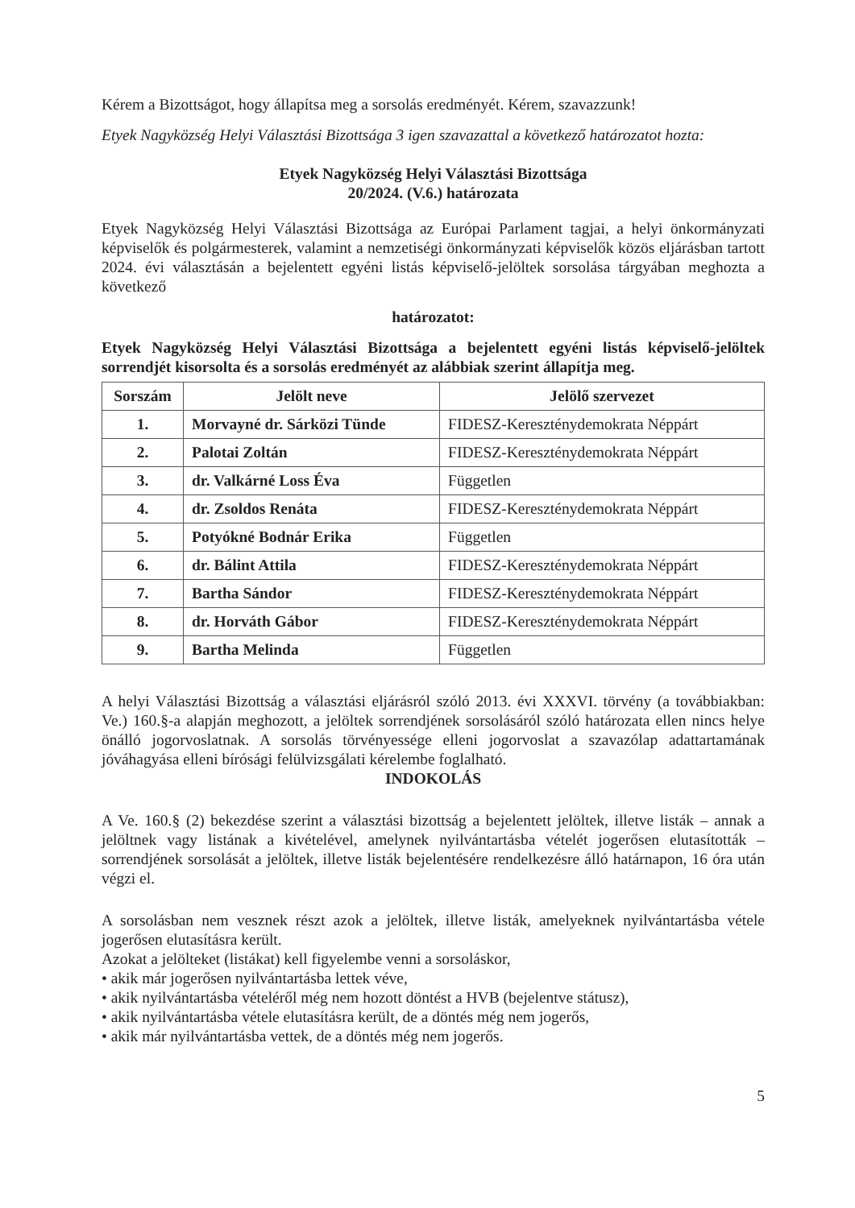Kérem a Bizottságot, hogy állapítsa meg a sorsolás eredményét. Kérem, szavazzunk!
Etyek Nagyközség Helyi Választási Bizottsága 3 igen szavazattal a következő határozatot hozta:
Etyek Nagyközség Helyi Választási Bizottsága
20/2024. (V.6.) határozata
Etyek Nagyközség Helyi Választási Bizottsága az Európai Parlament tagjai, a helyi önkormányzati képviselők és polgármesterek, valamint a nemzetiségi önkormányzati képviselők közös eljárásban tartott 2024. évi választásán a bejelentett egyéni listás képviselő-jelöltek sorsolása tárgyában meghozta a következő
határozatot:
Etyek Nagyközség Helyi Választási Bizottsága a bejelentett egyéni listás képviselő-jelöltek sorrendjét kisorsolta és a sorsolás eredményét az alábbiak szerint állapítja meg.
| Sorszám | Jelölt neve | Jelölő szervezet |
| --- | --- | --- |
| 1. | Morvayné dr. Sárközi Tünde | FIDESZ-Kereszténydemokrata Néppárt |
| 2. | Palotai Zoltán | FIDESZ-Kereszténydemokrata Néppárt |
| 3. | dr. Valkárné Loss Éva | Független |
| 4. | dr. Zsoldos Renáta | FIDESZ-Kereszténydemokrata Néppárt |
| 5. | Potyókné Bodnár Erika | Független |
| 6. | dr. Bálint Attila | FIDESZ-Kereszténydemokrata Néppárt |
| 7. | Bartha Sándor | FIDESZ-Kereszténydemokrata Néppárt |
| 8. | dr. Horváth Gábor | FIDESZ-Kereszténydemokrata Néppárt |
| 9. | Bartha Melinda | Független |
A helyi Választási Bizottság a választási eljárásról szóló 2013. évi XXXVI. törvény (a továbbiakban: Ve.) 160.§-a alapján meghozott, a jelöltek sorrendjének sorsolásáról szóló határozata ellen nincs helye önálló jogorvoslatnak. A sorsolás törvényessége elleni jogorvoslat a szavazólap adattartamának jóváhagyása elleni bírósági felülvizsgálati kérelembe foglalható.
INDOKOLÁS
A Ve. 160.§ (2) bekezdése szerint a választási bizottság a bejelentett jelöltek, illetve listák – annak a jelöltnek vagy listának a kivételével, amelynek nyilvántartásba vételét jogerősen elutasították – sorrendjének sorsolását a jelöltek, illetve listák bejelentésére rendelkezésre álló határnapon, 16 óra után végzi el.
A sorsolásban nem vesznek részt azok a jelöltek, illetve listák, amelyeknek nyilvántartásba vétele jogerősen elutasításra került.
Azokat a jelölteket (listákat) kell figyelembe venni a sorsoláskor,
• akik már jogerősen nyilvántartásba lettek véve,
• akik nyilvántartásba vételéről még nem hozott döntést a HVB (bejelentve státusz),
• akik nyilvántartásba vétele elutasításra került, de a döntés még nem jogerős,
• akik már nyilvántartásba vettek, de a döntés még nem jogerős.
5